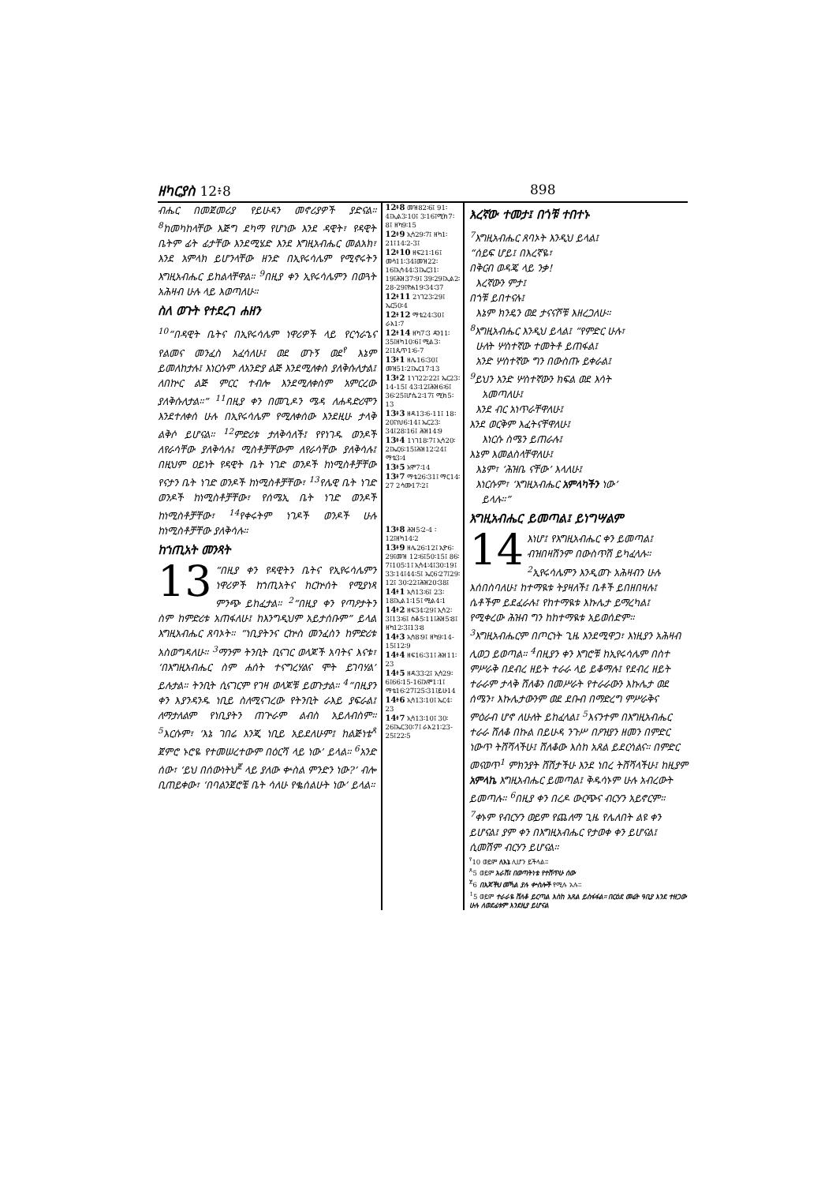ዘካርያስ 12፥8 898
ብሔር በመጀመሪያ የይሁዳን መኖሪያዎች ያድናል። <sup>8</sup>ከመካከላቸው እጅግ ደካማ የሆነው እንደ ዳዊት፣ የዳዊት ቤትም ፊት ፊታቸው እንደሚሄድ እንደ እግዚአብሔር መልአክ፣ እንደ አምላክ ይሆንላቸው ዘንድ በኢየሩሳሌም የሚኖሩትን እግዚአብሔር ይከልላቸዋል። <sup>9</sup>በዚያ ቀን ኢየሩሳሌምን በወጓት አሕዛብ ሁሉ ላይ እወጣለሁ።
ስለ ወጉት የተደረገ ሐዘን
<sup>10</sup> “በዳዊት ቤትና በኢየሩሳሌም ነዋሪዎች ላይ የርኅራኄና የልመና መንፈስ አፈሳለሁ፤ ወደ ወጉኝ ወደ<sup>የ</sup> እኔም ይመለከታሉ፤ እነርሱም ለአንድያ ልጅ እንደሚለቀስ ያለቅሱለታል፤ ለበኵር ልጅ ምርር ተብሎ እንደሚለቀስም አምርረው ያለቅሱለታል።” <sup>11</sup>በዚያ ቀን በመጊዶን ሜዳ ለሐዳድሪሞን እንደተለቀሰ ሁሉ በኢየሩሳሌም የሚለቀሰው እንደዚሁ ታላቅ ልቅሶ ይሆናል። <sup>12</sup>ምድሪቱ ታለቅሳለች፤ የየነገዱ ወንዶች ለየራሳቸው ያለቅሳሉ፤ ሚስቶቻቸውም ለየራሳቸው ያለቅሳሉ፤ በዚህም ዐይነት የዳዊት ቤት ነገድ ወንዶች ከነሚስቶቻቸው የናታን ቤት ነገድ ወንዶች ከነሚስቶቻቸው፣ <sup>13</sup>የሌዊ ቤት ነገድ ወንዶች ከነሚስቶቻቸው፣ የሰሜኢ ቤት ነገድ ወንዶች ከነሚስቶቻቸው፣ <sup>14</sup>የቀሩትም ነገዶች ወንዶች ሁሉ ከነሚስቶቻቸው ያለቅሳሉ።
ከኀጢአት መንጻት
13 “በዚያ ቀን የዳዊትን ቤትና የኢየሩሳሌምን ነዋሪዎች ከኀጢአትና ከርኵሰት የሚያነጻ ምንጭ ይከፈታል። <sup>2</sup>“በዚያ ቀን የጣዖታትን ስም ከምድሪቱ አጠፋለሁ፤ ከእንግዲህም አይታሰቡም” ይላል እግዚአብሔር ጸባኦት። “ነቢያትንና ርኵስ መንፈስን ከምድሪቱ አስወግዳለሁ። <sup>3</sup>ማንም ትንቢት ቢናገር ወላጆች አባትና እናቱ፣ ‘በእግዚአብሔር ስም ሐሰት ተናግረሃልና ሞት ይገባሃል’ ይሉታል። ትንቢት ሲናገርም የገዛ ወላጆቹ ይወጉታል። <sup>4</sup>“በዚያን ቀን እያንዳንዱ ነቢይ ስለሚናገረው የትንቢት ራእይ ያፍራል፤ ለማታለልም የነቢያትን ጠጕራም ልብስ አይለብስም። <sup>5</sup>እርሱም፣ ‘እኔ ገበሬ እንጂ ነቢይ አይደለሁም፤ ከልጅነቴ<sup>ጸ</sup> ጀምሮ ኑሮዬ የተመሠረተውም በዕርሻ ላይ ነው’ ይላል። <sup>6</sup>አንድ ሰው፣ ‘ይህ በሰውነትህ<sup>ጀ</sup> ላይ ያለው ቍስል ምንድን ነው?’ ብሎ ቢጠይቀው፣ ‘በባልንጀሮቼ ቤት ሳለሁ የቈሰልሁት ነው’ ይላል።
12፥8 መዝ82፡6፤ 91፡4፤ኢል3፡10፤ 3፡16፤ሚክ7፡8፤ ዘካ9፡15
12፥9 ኢሳ29፡7፤ ዘካ1፡21፤14፡2-3፤
12፥10 ዘፍ21፡16፤ መሳ11፡34፤መዝ22፡16፤ኢሳ44፡3፤ኤር31፡19፤ሕዝ37፡9፤ 39፡29፤ኢል2፡28-29፤ዮሐ19፡34፡37
12፥11 2ነገ23፡29፤ ኤር50፡4
12፥12 ማቴ24፡30፤ ራእ1፡7
12፥14 ዘካ7፡3 ዳን11፡35፤ዘካ10፡6፤ ሚል3፡2፤1ጴጥ1፡6-7
13፥1 ዘሌ16፡30፤ መዝ51፡2፤ኤር17፡13
13፥2 1ነገ22፡22፤ ኤር23፡14-15፤ 43፡12፤ሕዝ6፡6፤ 36፡25፤ሆሴ2፡17፤ ሚክ5፡13
13፥3 ዘዳ13፡6-11፤ 18፡20፤ነህ6፡14፤ ኤር23፡34፤28፡16፤ ሕዝ14፡9
13፥4 1ነገ18፡7፤ ኢሳ20፡2፤ኤር6፡15፤ሕዝ12፡24፤ ማቴ3፡4
13፥5 አሞ7፡14
13፥7 ማቴ26፡31፤ ማር14፡27 2ሳሙ17፡2፤
13፥8 ሕዝ5፡2-4 ፡12፤ዘካ14፡2
13፥9 ዘሌ26፡12፤ ኢዮ6፡29፤መዝ 12፡6፤50፡15፤ 86፡7፤105፡1፤ ኢሳ4፡4፤30፡19፤ 33፡14፤44፡5፤ ኤር6፡27፤29፡12፤ 30፡22፤ሕዝ20፡38፤
14፥1 ኢሳ13፡6፤ 23፡18፤ኢል1፡15፤ ሚል4፡1
14፥2 ዘፍ34፡29፤ ኢሳ2፡3፤13፡6፤ ሰቆ5፡11፤ሕዝ5፡8፤ ዘካ12፡3፤13፡8
14፥3 ኢሳ8፡9፤ ዘካ9፡14-15፤12፡9
14፥4 ዘፍ16፡31፤ ሕዝ11፡23
14፥5 ዘዳ33፡2፤ ኢሳ29፡6፤66፡15-16፤አሞ1፡1፤ ማቴ16፡27፤25፡31፤ይሁ14
14፥6 ኢሳ13፡10፤ ኤር4፡23
14፥7 ኢሳ13፡10፤ 30፡26፤ኤር30፡7፤ ራእ21፡23-25፤22፡5
እረኛው ተመታ፤ በጎቹ ተበተኑ
<sup>7</sup> እግዚአብሔር ጸባኦት እንዲህ ይላል፤
“ሰይፍ ሆይ፤ በእረኛዬ፣
በቅርብ ወዳጄ ላይ ንቃ!
እረኛውን ምታ፤
በጎቹ ይበተናሉ፤
እኔም ክንዴን ወደ ታናናሾቹ እዘረጋለሁ።
<sup>8</sup> እግዚአብሔር እንዲህ ይላል፤ “የምድር ሁሉ፣
ሁለት ሦስተኛው ተመትቶ ይጠፋል፤
አንድ ሦስተኛው ግን በውስጡ ይቀራል፤
<sup>9</sup> ይህን አንድ ሦስተኛውን ክፍል ወደ እሳት
አመጣለሁ፤
እንደ ብር አነጥራቸዋለሁ፤
እንደ ወርቅም እፈትናቸዋለሁ፤
እነርሱ ስሜን ይጠራሉ፤
እኔም እመልስላቸዋለሁ፤
እኔም፣ ‘ሕዝቤ ናቸው’ እላለሁ፤
እነርሱም፣ ‘እግዚአብሔር አምላካችን ነው’
ይላሉ።”
እግዚአብሔር ይመጣል፤ ይነግሣልም
14 እነሆ፤ የእግዚአብሔር ቀን ይመጣል፤ ብዝበዛሽንም በውስጥሽ ይካፈላሉ። <sup>2</sup>ኢየሩሳሌምን እንዲወጉ አሕዛብን ሁሉ እሰበስባለሁ፤ ከተማዪቱ ትያዛለች፤ ቤቶች ይበዘበዛሉ፤ ሴቶችም ይደፈራሉ፤ የከተማዪቱ እኩሌታ ይማረካል፤ የሚቀረው ሕዝብ ግን ከከተማዪቱ አይወሰድም። <sup>3</sup>እግዚአብሔርም በጦርነት ጊዜ እንደሚዋጋ፣ እነዚያን አሕዛብ ሊወጋ ይወጣል። <sup>4</sup>በዚያን ቀን እግሮቹ ከኢየሩሳሌም በስተ ምሥራቅ በደብረ ዘይት ተራራ ላይ ይቆማሉ፤ የደብረ ዘይት ተራራም ታላቅ ሸለቆን በመሥራት የተራራውን እኩሌታ ወደ ሰሜን፣ እኩሌታውንም ወደ ደቡብ በማድረግ ምሥራቅና ምዕራብ ሆኖ ለሁለት ይከፈላል፤ <sup>5</sup>እናንተም በእግዚአብሔር ተራራ ሸለቆ በኩል በይሁዳ ንጉሥ በዖዝያን ዘመን በምድር ነውጥ ትሸሻላችሁ፤ ሸለቆው እስከ አጸል ይደርሳልና። በምድር መናወጥ<sup>1</sup> ምክንያት ሸሽታችሁ እንደ ነበረ ትሸሻላችሁ፤ ከዚያም አምላኬ እግዚአብሔር ይመጣል፤ ቅዱሳኑም ሁሉ አብረውት ይመጣሉ። <sup>6</sup>በዚያ ቀን በረዶ ውርጭና ብርሃን አይኖርም። <sup>7</sup>ቀኑም የብርሃን ወይም የጨለማ ጊዜ የሌለበት ልዩ ቀን ይሆናል፤ ያም ቀን በእግዚአብሔር የታወቀ ቀን ይሆናል፤ ሲመሽም ብርሃን ይሆናል።
<sup>የ</sup>10 ወይም ለእኔ ሊሆን ይችላል።
<sup>ጸ</sup>5 ወይም አራሽ፤ በወጣትነቴ የተሸጥሁ ሰው
<sup>ጀ</sup>6 በእጆችህ መኻል ያሉ ቍስሎች የሚሉ አሉ።
<sup>1</sup> 5 ወይም ተራራዬ ሸለቆ ይርጣል እስከ አጸል ይስፋፋል። በርዕደ መሬት ዓቢያ እንደ ተዘጋው ሁሉ ለወደፊቱም እንደዚያ ይሆናል